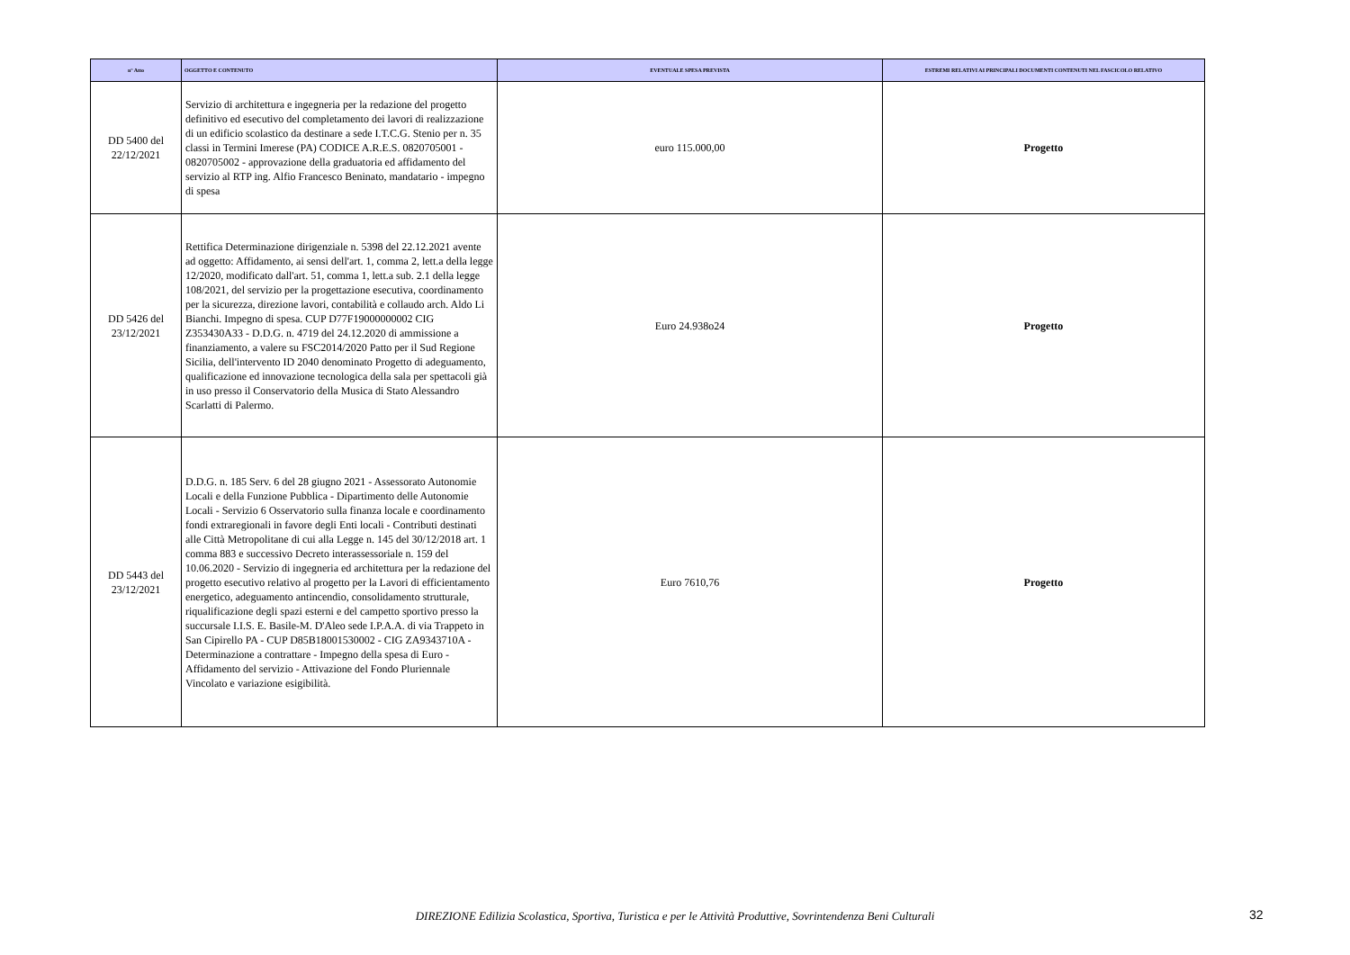| n° Atto | OGGETTO E CONTENUTO | EVENTUALE SPESA PREVISTA | ESTREMI RELATIVI AI PRINCIPALI DOCUMENTI CONTENUTI NEL FASCICOLO RELATIVO |
| --- | --- | --- | --- |
| DD 5400 del 22/12/2021 | Servizio di architettura e ingegneria per la redazione del progetto definitivo ed esecutivo del completamento dei lavori di realizzazione di un edificio scolastico da destinare a sede I.T.C.G. Stenio per n. 35 classi in Termini Imerese (PA) CODICE A.R.E.S. 0820705001 - 0820705002 - approvazione della graduatoria ed affidamento del servizio al RTP ing. Alfio Francesco Beninato, mandatario - impegno di spesa | euro 115.000,00 | Progetto |
| DD 5426 del 23/12/2021 | Rettifica Determinazione dirigenziale n. 5398 del 22.12.2021 avente ad oggetto: Affidamento, ai sensi dell'art. 1, comma 2, lett.a della legge 12/2020, modificato dall'art. 51, comma 1, lett.a sub. 2.1 della legge 108/2021, del servizio per la progettazione esecutiva, coordinamento per la sicurezza, direzione lavori, contabilità e collaudo arch. Aldo Li Bianchi. Impegno di spesa. CUP D77F19000000002 CIG Z353430A33 - D.D.G. n. 4719 del 24.12.2020 di ammissione a finanziamento, a valere su FSC2014/2020 Patto per il Sud Regione Sicilia, dell'intervento ID 2040 denominato Progetto di adeguamento, qualificazione ed innovazione tecnologica della sala per spettacoli già in uso presso il Conservatorio della Musica di Stato Alessandro Scarlatti di Palermo. | Euro 24.938o24 | Progetto |
| DD 5443 del 23/12/2021 | D.D.G. n. 185 Serv. 6 del 28 giugno 2021 - Assessorato Autonomie Locali e della Funzione Pubblica - Dipartimento delle Autonomie Locali - Servizio 6 Osservatorio sulla finanza locale e coordinamento fondi extraregionali in favore degli Enti locali - Contributi destinati alle Città Metropolitane di cui alla Legge n. 145 del 30/12/2018 art. 1 comma 883 e successivo Decreto interassessoriale n. 159 del 10.06.2020 - Servizio di ingegneria ed architettura per la redazione del progetto esecutivo relativo al progetto per la Lavori di efficientamento energetico, adeguamento antincendio, consolidamento strutturale, riqualificazione degli spazi esterni e del campetto sportivo presso la succursale I.I.S. E. Basile-M. D'Aleo sede I.P.A.A. di via Trappeto in San Cipirello PA - CUP D85B18001530002 - CIG ZA9343710A - Determinazione a contrattare - Impegno della spesa di Euro - Affidamento del servizio - Attivazione del Fondo Pluriennale Vincolato e variazione esigibilità. | Euro 7610,76 | Progetto |
DIREZIONE Edilizia Scolastica, Sportiva, Turistica e per le Attività Produttive, Sovrintendenza Beni Culturali 32